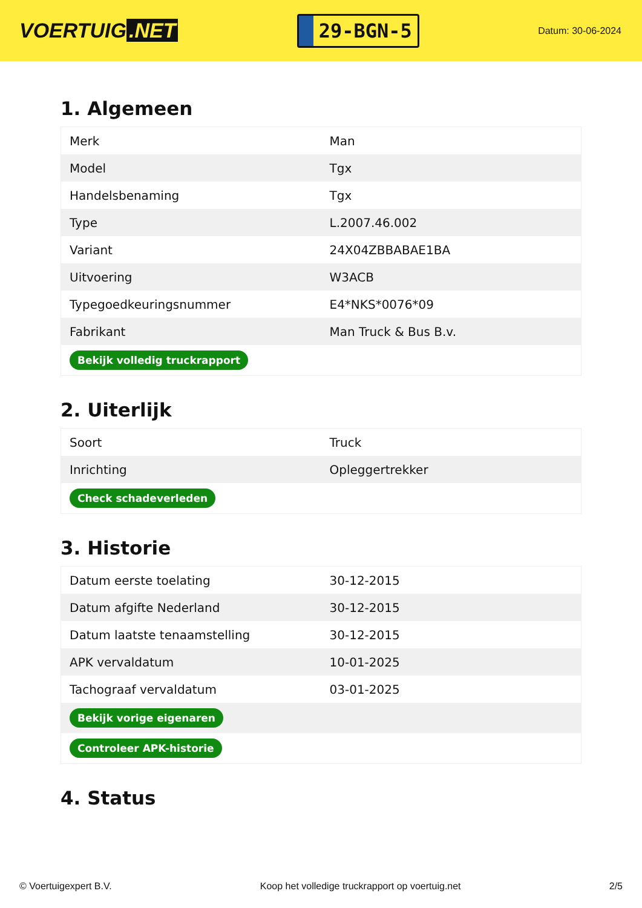VOERTUIG.NET
29-BGN-5
Datum: 30-06-2024
1. Algemeen
| Merk | Man |
| Model | Tgx |
| Handelsbenaming | Tgx |
| Type | L.2007.46.002 |
| Variant | 24X04ZBBABAE1BA |
| Uitvoering | W3ACB |
| Typegoedkeuringsnummer | E4*NKS*0076*09 |
| Fabrikant | Man Truck & Bus B.v. |
| Bekijk volledig truckrapport | |
2. Uiterlijk
| Soort | Truck |
| Inrichting | Opleggertrekker |
| Check schadeverleden | |
3. Historie
| Datum eerste toelating | 30-12-2015 |
| Datum afgifte Nederland | 30-12-2015 |
| Datum laatste tenaamstelling | 30-12-2015 |
| APK vervaldatum | 10-01-2025 |
| Tachograaf vervaldatum | 03-01-2025 |
| Bekijk vorige eigenaren | |
| Controleer APK-historie | |
4. Status
© Voertuigexpert B.V. Koop het volledige truckrapport op voertuig.net 2/5